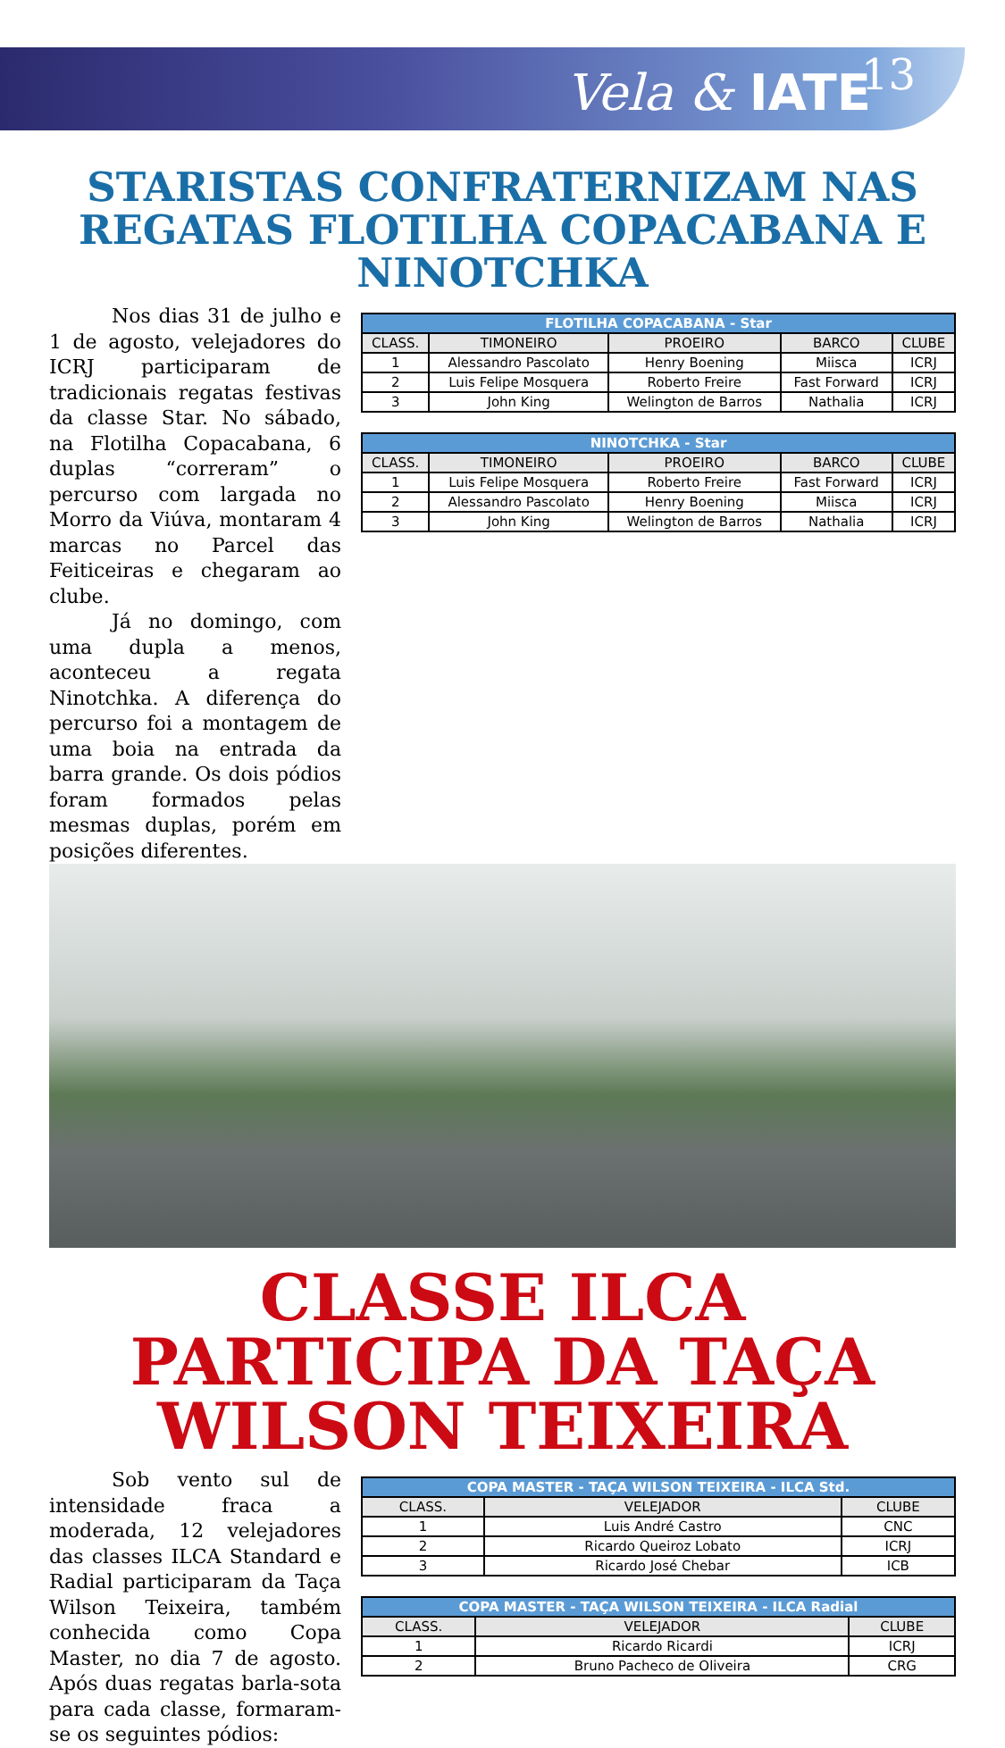Vela & IATE
13
STARISTAS CONFRATERNIZAM NAS REGATAS FLOTILHA COPACABANA E NINOTCHKA
Nos dias 31 de julho e 1 de agosto, velejadores do ICRJ participaram de tradicionais regatas festivas da classe Star. No sábado, na Flotilha Copacabana, 6 duplas “correram” o percurso com largada no Morro da Viúva, montaram 4 marcas no Parcel das Feiticeiras e chegaram ao clube.
Já no domingo, com uma dupla a menos, aconteceu a regata Ninotchka. A diferença do percurso foi a montagem de uma boia na entrada da barra grande. Os dois pódios foram formados pelas mesmas duplas, porém em posições diferentes.
| FLOTILHA COPACABANA - Star | | | | |
| --- | --- | --- | --- | --- |
| CLASS. | TIMONEIRO | PROEIRO | BARCO | CLUBE |
| 1 | Alessandro Pascolato | Henry Boening | Miisca | ICRJ |
| 2 | Luis Felipe Mosquera | Roberto Freire | Fast Forward | ICRJ |
| 3 | John King | Welington de Barros | Nathalia | ICRJ |
| NINOTCHKA - Star | | | | |
| --- | --- | --- | --- | --- |
| CLASS. | TIMONEIRO | PROEIRO | BARCO | CLUBE |
| 1 | Luis Felipe Mosquera | Roberto Freire | Fast Forward | ICRJ |
| 2 | Alessandro Pascolato | Henry Boening | Miisca | ICRJ |
| 3 | John King | Welington de Barros | Nathalia | ICRJ |
CLASSE ILCA PARTICIPA DA TAÇA WILSON TEIXEIRA
Sob vento sul de intensidade fraca a moderada, 12 velejadores das classes ILCA Standard e Radial participaram da Taça Wilson Teixeira, também conhecida como Copa Master, no dia 7 de agosto. Após duas regatas barla-sota para cada classe, formaram-se os seguintes pódios:
| COPA MASTER - TAÇA WILSON TEIXEIRA - ILCA Std. | | |
| --- | --- | --- |
| CLASS. | VELEJADOR | CLUBE |
| 1 | Luis André Castro | CNC |
| 2 | Ricardo Queiroz Lobato | ICRJ |
| 3 | Ricardo José Chebar | ICB |
| COPA MASTER - TAÇA WILSON TEIXEIRA - ILCA Radial | | |
| --- | --- | --- |
| CLASS. | VELEJADOR | CLUBE |
| 1 | Ricardo Ricardi | ICRJ |
| 2 | Bruno Pacheco de Oliveira | CRG |